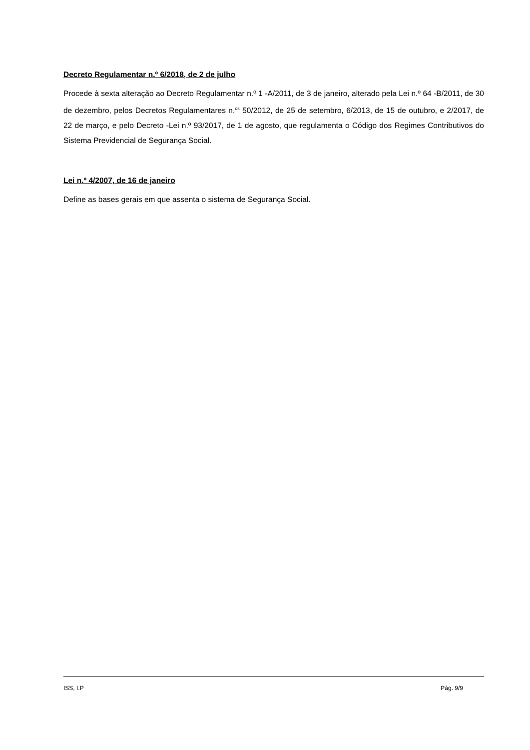Decreto Regulamentar n.º 6/2018, de 2 de julho
Procede à sexta alteração ao Decreto Regulamentar n.º 1 -A/2011, de 3 de janeiro, alterado pela Lei n.º 64 -B/2011, de 30 de dezembro, pelos Decretos Regulamentares n.<sup>os</sup> 50/2012, de 25 de setembro, 6/2013, de 15 de outubro, e 2/2017, de 22 de março, e pelo Decreto -Lei n.º 93/2017, de 1 de agosto, que regulamenta o Código dos Regimes Contributivos do Sistema Previdencial de Segurança Social.
Lei n.º 4/2007, de 16 de janeiro
Define as bases gerais em que assenta o sistema de Segurança Social.
ISS, I.P Pág. 9/9